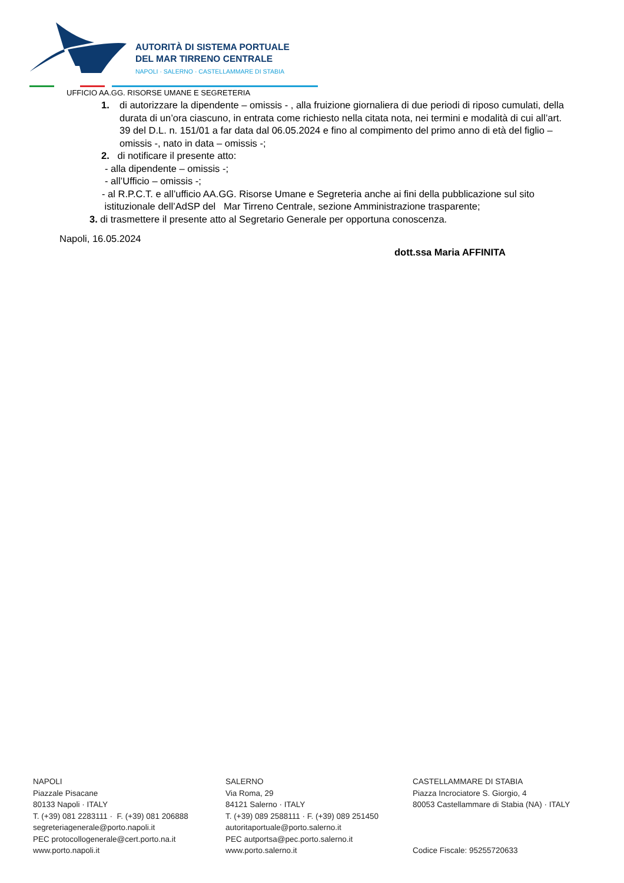AUTORITÀ DI SISTEMA PORTUALE
DEL MAR TIRRENO CENTRALE
NAPOLI · SALERNO · CASTELLAMMARE DI STABIA
UFFICIO AA.GG. RISORSE UMANE E SEGRETERIA
1. di autorizzare la dipendente – omissis - , alla fruizione giornaliera di due periodi di riposo cumulati, della durata di un’ora ciascuno, in entrata come richiesto nella citata nota, nei termini e modalità di cui all’art. 39 del D.L. n. 151/01 a far data dal 06.05.2024 e fino al compimento del primo anno di età del figlio – omissis -, nato in data – omissis -;
2. di notificare il presente atto:
- alla dipendente – omissis -;
- all’Ufficio – omissis -;
- al R.P.C.T. e all’ufficio AA.GG. Risorse Umane e Segreteria anche ai fini della pubblicazione sul sito
istituzionale dell’AdSP del Mar Tirreno Centrale, sezione Amministrazione trasparente;
3. di trasmettere il presente atto al Segretario Generale per opportuna conoscenza.
Napoli, 16.05.2024
dott.ssa Maria AFFINITA
NAPOLI
Piazzale Pisacane
80133 Napoli · ITALY
T. (+39) 081 2283111 · F. (+39) 081 206888
segreteriagenerale@porto.napoli.it
PEC protocollogenerale@cert.porto.na.it
www.porto.napoli.it
SALERNO
Via Roma, 29
84121 Salerno · ITALY
T. (+39) 089 2588111 · F. (+39) 089 251450
autoritaportuale@porto.salerno.it
PEC autportsa@pec.porto.salerno.it
www.porto.salerno.it
CASTELLAMMARE DI STABIA
Piazza Incrociatore S. Giorgio, 4
80053 Castellammare di Stabia (NA) · ITALY
Codice Fiscale: 95255720633